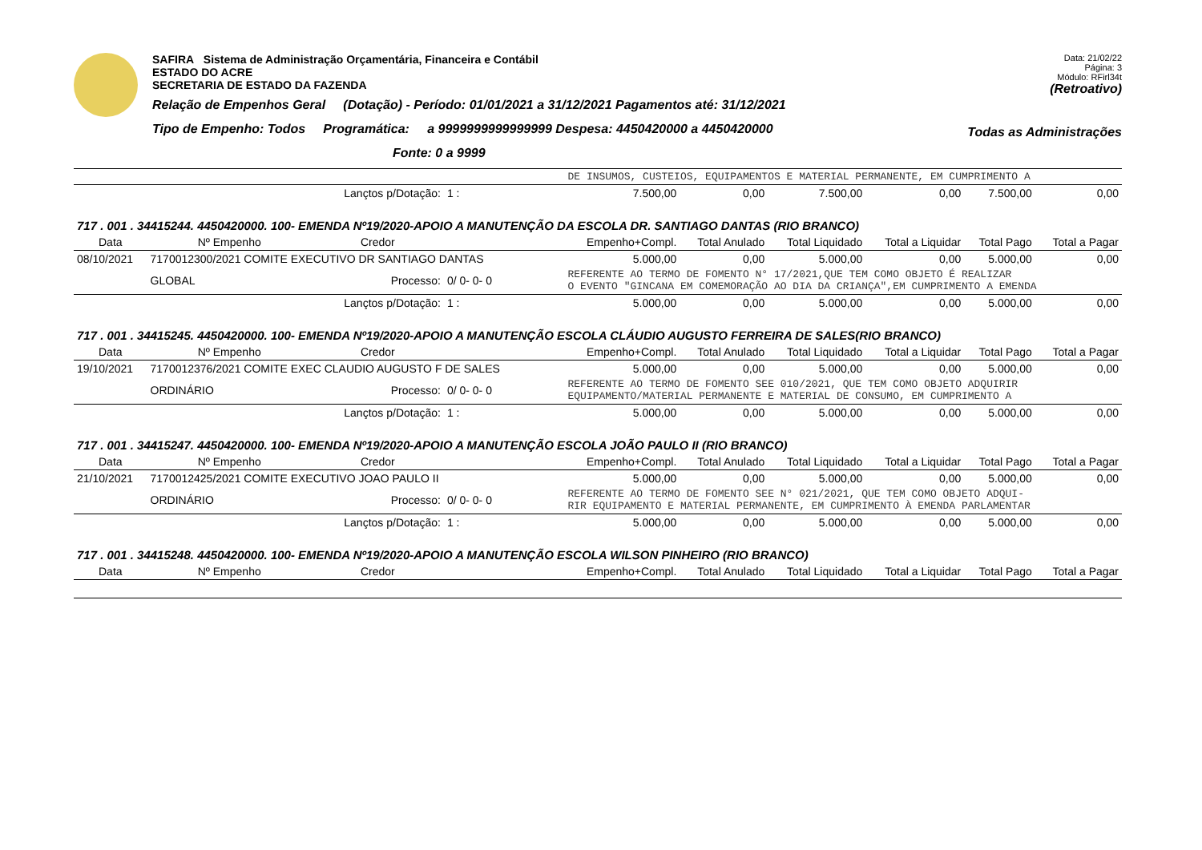SAFIRA Sistema de Administração Orçamentária, Financeira e Contábil
ESTADO DO ACRE
SECRETARIA DE ESTADO DA FAZENDA
Relação de Empenhos Geral (Dotação) - Período: 01/01/2021 a 31/12/2021 Pagamentos até: 31/12/2021
Tipo de Empenho: Todos Programática: a 9999999999999999 Despesa: 4450420000 a 4450420000
Fonte: 0 a 9999
Data: 21/02/22
Página: 3
Módulo: RFirl34t
(Retroativo)
Todas as Administrações
| | | | | DE INSUMOS, CUSTEIOS, EQUIPAMENTOS E MATERIAL PERMANENTE, EM CUMPRIMENTO A | | | | | |
| Lançtos p/Dotação: | | | 1 : | 7.500,00 | 0,00 | 7.500,00 | 0,00 | 7.500,00 | 0,00 |
| 717 . 001 . 34415244. 4450420000. 100- EMENDA Nº19/2020-APOIO A MANUTENÇÃO DA ESCOLA DR. SANTIAGO DANTAS (RIO BRANCO) | | | | | | | | | |
| Data | Nº Empenho | Credor | | Empenho+Compl. | Total Anulado | Total Liquidado | Total a Liquidar | Total Pago | Total a Pagar |
| 08/10/2021 | 7170012300/2021 COMITE EXECUTIVO DR SANTIAGO DANTAS | | | 5.000,00 | 0,00 | 5.000,00 | 0,00 | 5.000,00 | 0,00 |
| | GLOBAL | Processo: | 0/ 0- 0- 0 | REFERENTE AO TERMO DE FOMENTO N° 17/2021,QUE TEM COMO OBJETO É REALIZAR O EVENTO "GINCANA EM COMEMORAÇÃO AO DIA DA CRIANÇA",EM CUMPRIMENTO A EMENDA | | | | | |
| Lançtos p/Dotação: | | | 1 : | 5.000,00 | 0,00 | 5.000,00 | 0,00 | 5.000,00 | 0,00 |
| 717 . 001 . 34415245. 4450420000. 100- EMENDA Nº19/2020-APOIO A MANUTENÇÃO ESCOLA CLÁUDIO AUGUSTO FERREIRA DE SALES(RIO BRANCO) | | | | | | | | | |
| Data | Nº Empenho | Credor | | Empenho+Compl. | Total Anulado | Total Liquidado | Total a Liquidar | Total Pago | Total a Pagar |
| 19/10/2021 | 7170012376/2021 COMITE EXEC CLAUDIO AUGUSTO F DE SALES | | | 5.000,00 | 0,00 | 5.000,00 | 0,00 | 5.000,00 | 0,00 |
| | ORDINÁRIO | Processo: | 0/ 0- 0- 0 | REFERENTE AO TERMO DE FOMENTO SEE 010/2021, QUE TEM COMO OBJETO ADQUIRIR EQUIPAMENTO/MATERIAL PERMANENTE E MATERIAL DE CONSUMO, EM CUMPRIMENTO A | | | | | |
| Lançtos p/Dotação: | | | 1 : | 5.000,00 | 0,00 | 5.000,00 | 0,00 | 5.000,00 | 0,00 |
| 717 . 001 . 34415247. 4450420000. 100- EMENDA Nº19/2020-APOIO A MANUTENÇÃO ESCOLA JOÃO PAULO II (RIO BRANCO) | | | | | | | | | |
| Data | Nº Empenho | Credor | | Empenho+Compl. | Total Anulado | Total Liquidado | Total a Liquidar | Total Pago | Total a Pagar |
| 21/10/2021 | 7170012425/2021 COMITE EXECUTIVO JOAO PAULO II | | | 5.000,00 | 0,00 | 5.000,00 | 0,00 | 5.000,00 | 0,00 |
| | ORDINÁRIO | Processo: | 0/ 0- 0- 0 | REFERENTE AO TERMO DE FOMENTO SEE N° 021/2021, QUE TEM COMO OBJETO ADQUI- RIR EQUIPAMENTO E MATERIAL PERMANENTE, EM CUMPRIMENTO À EMENDA PARLAMENTAR | | | | | |
| Lançtos p/Dotação: | | | 1 : | 5.000,00 | 0,00 | 5.000,00 | 0,00 | 5.000,00 | 0,00 |
| 717 . 001 . 34415248. 4450420000. 100- EMENDA Nº19/2020-APOIO A MANUTENÇÃO ESCOLA WILSON PINHEIRO (RIO BRANCO) | | | | | | | | | |
| Data | Nº Empenho | Credor | | Empenho+Compl. | Total Anulado | Total Liquidado | Total a Liquidar | Total Pago | Total a Pagar |